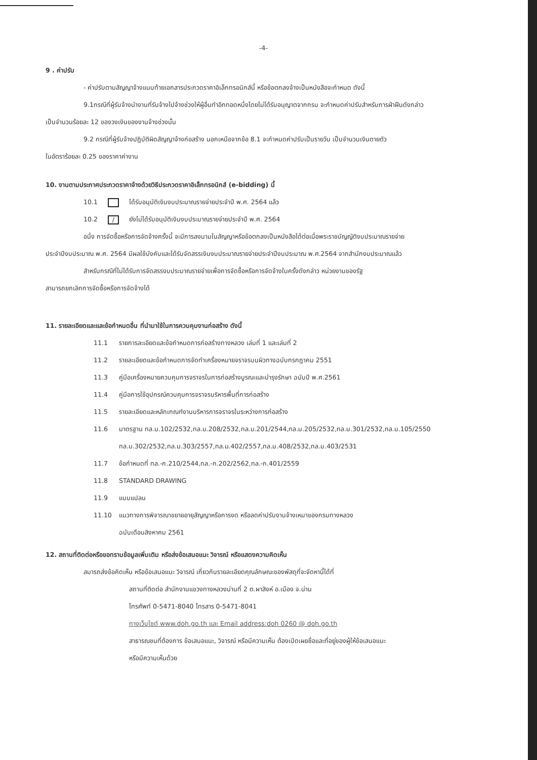-4-
9 . ค่าปรับ
- ค่าปรับตามสัญญาจ้างแนบท้ายเอกสารประกวดราคาอิเล็กทรอนิกส์นี้ หรือข้อตกลงจ้างเป็นหนังสือจะกำหนด ดังนี้
9.1กรณีที่ผู้รับจ้างนำงานที่รับจ้างไปจ้างช่วงให้ผู้อื่นทำอีกทอดหนึ่งโดยไม่ได้รับอนุญาตจากกรม จะกำหนดค่าปรับสำหรับการฝ่าฝืนดังกล่าว
เป็นจำนวนร้อยละ 12 ของวงเงินของงานจ้างช่วงนั้น
9.2 กรณีที่ผู้รับจ้างปฏิบัติผิดสัญญาจ้างก่อสร้าง นอกเหนือจากข้อ 8.1 จะกำหนดค่าปรับเป็นรายวัน เป็นจำนวนเงินตายตัว
ในอัตราร้อยละ 0.25 ของราคาค่างาน
10. งานตามประกาศประกวดราคาจ้างด้วยวิธีประกวดราคาอิเล็กทรอนิกส์ (e-bidding) นี้
10.1 ได้รับอนุมัติเงินงบประมาณรายจ่ายประจำปี พ.ศ. 2564 แล้ว
10.2 / ยังไม่ได้รับอนุมัติเงินงบประมาณรายจ่ายประจำปี พ.ศ. 2564
อนึ่ง การจัดซื้อหรือการจัดจ้างครั้งนี้ จะมีการลงนามในสัญญาหรือข้อตกลงเป็นหนังสือได้ต่อเมื่อพระราชบัญญัติงบประมาณรายจ่าย
ประจำปีงบประมาณ พ.ศ. 2564 มีผลใช้บังคับและได้รับจัดสรรเงินงบประมาณรายจ่ายประจำปีงบประมาณ พ.ศ.2564 จากสำนักงบประมาณแล้ว
สำหรับกรณีที่ไม่ได้รับการจัดสรรงบประมาณรายจ่ายเพื่อการจัดซื้อหรือการจัดจ้างในครั้งดังกล่าว หน่วยงานของรัฐ
สามารถยกเลิกการจัดซื้อหรือการจัดจ้างได้
11. รายละเอียดและและข้อกำหนดอื่น ที่นำมาใช้ในการควบคุมงานก่อสร้าง ดังนี้
11.1 รายการละเอียดและข้อกำหนดการก่อสร้างทางหลวง เล่มที่ 1 และเล่มที่ 2
11.2 รายละเอียดและข้อกำหนดการจัดทำเครื่องหมายจราจรบนผิวทางฉบับกรกฎาคม 2551
11.3 คู่มือเครื่องหมายควบคุมการจราจรในการก่อสร้างบูรณะและบำรุงรักษา ฉบับปี พ.ศ.2561
11.4 คู่มือการใช้อุปกรณ์ควบคุมการจราจรบริหารพื้นที่การก่อสร้าง
11.5 รายละเอียดและหลักเกณฑ์งานบริหารการจราจรในระหว่างการก่อสร้าง
11.6 มาตรฐาน ทล.ม.102/2532,ทล.ม.208/2532,ทล.ม.201/2544,ทล.ม.205/2532,ทล.ม.301/2532,ทล.ม.105/2550
ทล.ม.302/2532,ทล.ม.303/2557,ทล.ม.402/2557,ทล.ม.408/2532,ทล.ม.403/2531
11.7 ข้อกำหนดที่ ทล.-ก.210/2544,ทล.-ก.202/2562,ทล.-ก.401/2559
11.8 STANDARD DRAWING
11.9 แบบแปลน
11.10 แนวทางการพิจารณาขยายอายุสัญญาหรือการงด หรือลดค่าปรับงานจ้างเหมาของกรมทางหลวง
ฉบับเดือนสิงหาคม 2561
12. สถานที่ติดต่อหรือขอทราบข้อมูลเพิ่มเติม หรือส่งข้อเสนอแนะ วิจารณ์ หรือแสดงความคิดเห็น
สมารถส่งข้อคิดเห็น หรือข้อเสนอแนะ วิจารณ์ เกี่ยวกับรายละเอียดคุณลักษณะของพัสดุที่จะจัดหานี้ได้ที่
สถานที่ติดต่อ สำนักงานแขวงทางหลวงน่านที่ 2 ต.ผาสิงห์ อ.เมือง จ.น่าน
โทรศัพท์ 0-5471-8040 โทรสาร 0-5471-8041
ทางเว็บไซต์ www.doh.go.th และ Email address:doh 0260 @ doh.go.th
สาธารณชนที่ต้องการ ข้อเสนอแนะ, วิจารณ์ หรือมีความเห็น ต้องเปิดเผยชื่อและที่อยู่ของผู้ให้ข้อเสนอแนะ
หรือมีความเห็นด้วย